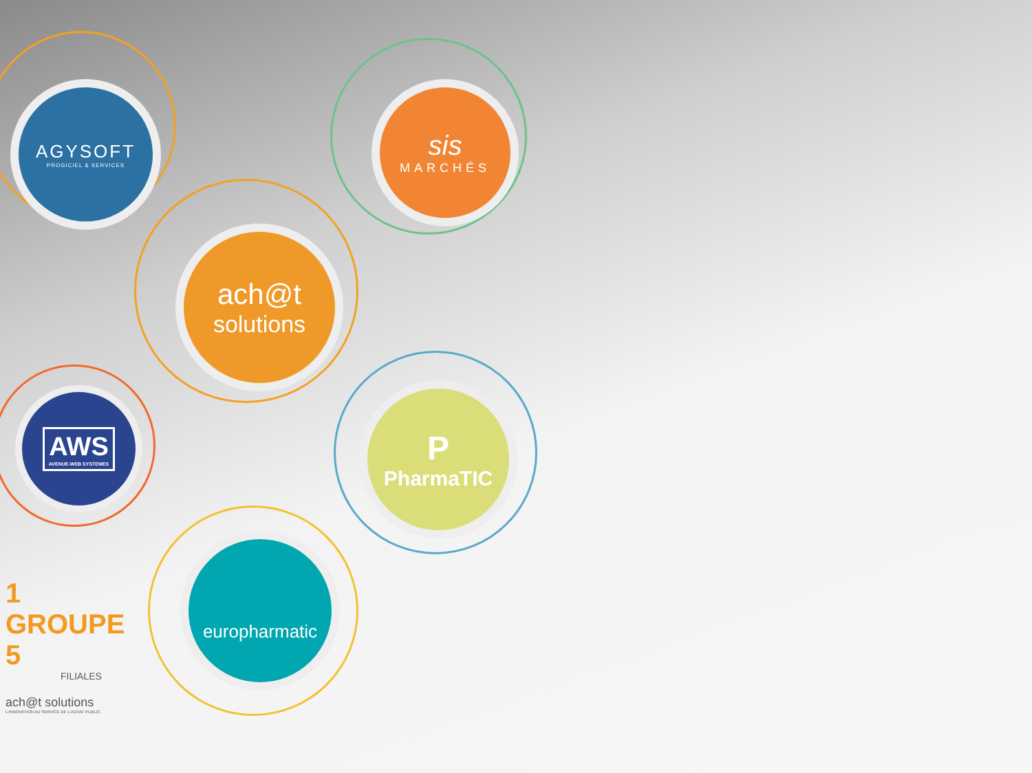AGYSOFT
PROGICIEL & SERVICES
sis
MARCHÉS
ach@t
solutions
AWS
AVENUE-WEB SYSTEMES
P
PharmaTIC
europharmatic
1 GROUPE 5
FILIALES
ach@t solutions
L'INNOVATION AU SERVICE DE L'ACHAT PUBLIC